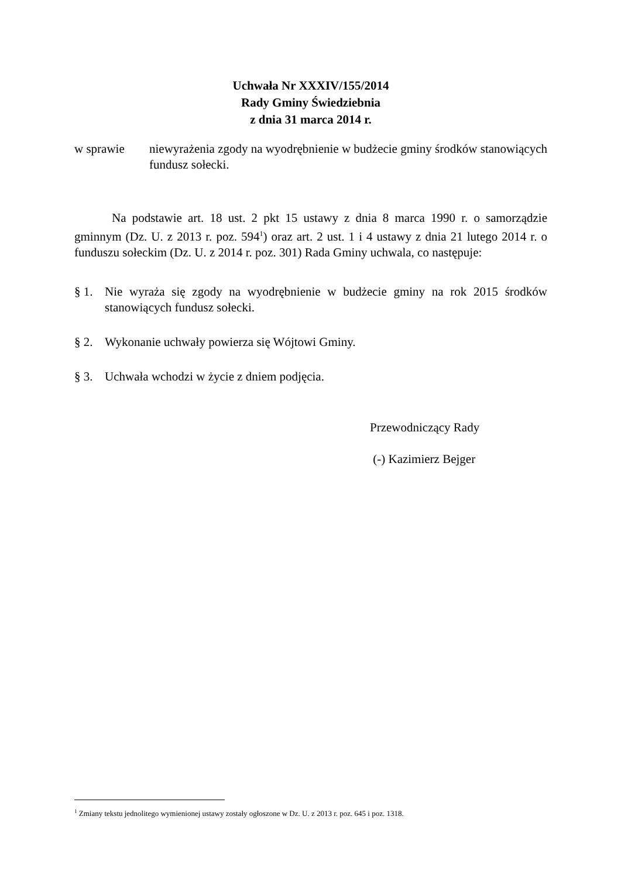Uchwała Nr XXXIV/155/2014
Rady Gminy Świedziebnia
z dnia 31 marca 2014 r.
w sprawie niewyrażenia zgody na wyodrębnienie w budżecie gminy środków stanowiących fundusz sołecki.
Na podstawie art. 18 ust. 2 pkt 15 ustawy z dnia 8 marca 1990 r. o samorządzie gminnym (Dz. U. z 2013 r. poz. 594<sup>1</sup>) oraz art. 2 ust. 1 i 4 ustawy z dnia 21 lutego 2014 r. o funduszu sołeckim (Dz. U. z 2014 r. poz. 301) Rada Gminy uchwala, co następuje:
§ 1. Nie wyraża się zgody na wyodrębnienie w budżecie gminy na rok 2015 środków stanowiących fundusz sołecki.
§ 2. Wykonanie uchwały powierza się Wójtowi Gminy.
§ 3. Uchwała wchodzi w życie z dniem podjęcia.
Przewodniczący Rady
(-) Kazimierz Bejger
<sup>1</sup> Zmiany tekstu jednolitego wymienionej ustawy zostały ogłoszone w Dz. U. z 2013 r. poz. 645 i poz. 1318.